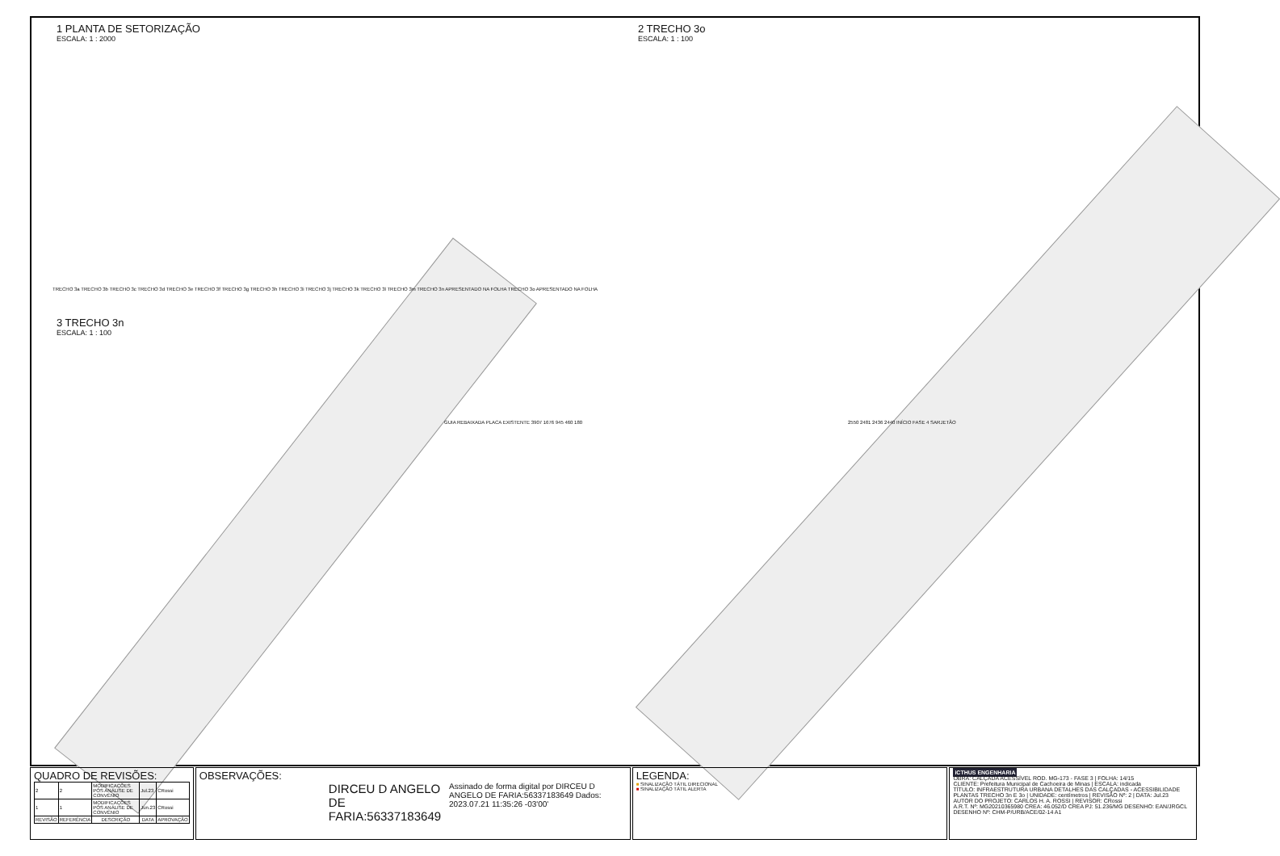1 PLANTA DE SETORIZAÇÃO
ESCALA: 1 : 2000
2 TRECHO 3o
ESCALA: 1 : 100
3 TRECHO 3n
ESCALA: 1 : 100
TRECHO 3a TRECHO 3b TRECHO 3c TRECHO 3d TRECHO 3e TRECHO 3f TRECHO 3g TRECHO 3h TRECHO 3i TRECHO 3j TRECHO 3k TRECHO 3l TRECHO 3m TRECHO 3n APRESENTADO NA FOLHA TRECHO 3o APRESENTADO NA FOLHA
GUIA REBAIXADA PLACA EXISTENTE 3907 1676 945 460 180
2550 2481 2436 2440 INÍCIO FASE 4 SARJETÃO
QUADRO DE REVISÕES:
| 2 | 2 | MODIFICAÇÕES PÓS ANÁLISE DE CONVÊNIO | Jul.23 | CRossi |
| 1 | 1 | MODIFICAÇÕES PÓS ANÁLISE DE CONVÊNIO | Jun.23 | CRossi |
| REVISÃO | REFERÊNCIA | DESCRIÇÃO | DATA | APROVAÇÃO |
OBSERVAÇÕES:
DIRCEU D ANGELO DE FARIA:56337183649
Assinado de forma digital por DIRCEU D ANGELO DE FARIA:56337183649 Dados: 2023.07.21 11:35:26 -03'00'
LEGENDA:
■ SINALIZAÇÃO TÁTIL DIRECIONAL
■ SINALIZAÇÃO TÁTIL ALERTA
iCTHUS ENGENHARIA
OBRA: CALÇADA ACESSÍVEL ROD. MG-173 - FASE 3 | FOLHA: 14/15
CLIENTE: Prefeitura Municipal de Cachoeira de Minas | ESCALA: indicada
TÍTULO: INFRAESTRUTURA URBANA DETALHES DAS CALÇADAS - ACESSIBILIDADE PLANTAS TRECHO 3n E 3o | UNIDADE: centímetros | REVISÃO Nº: 2 | DATA: Jul.23
AUTOR DO PROJETO: CARLOS H. A. ROSSI | REVISOR: CRossi
A.R.T. Nº: MG20210365980 CREA: 46.052/D CREA PJ: 51.236/MG DESENHO: EAN/JRGCL DESENHO Nº: CHM-P/URB/ACE/02-14 A1